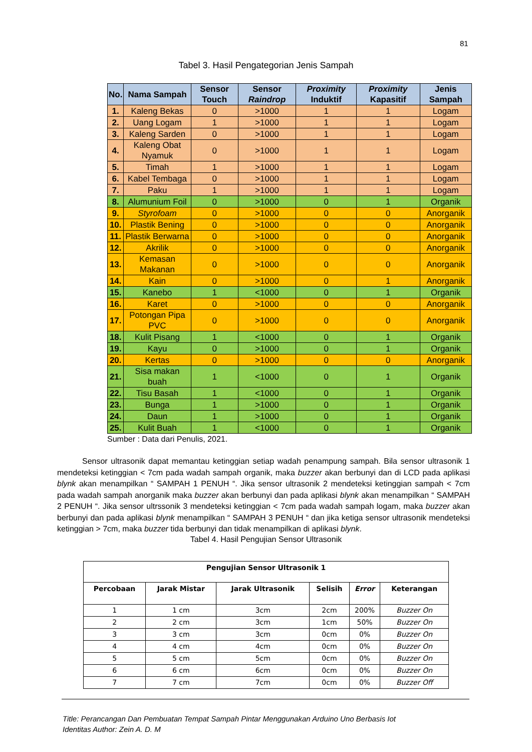81
Tabel 3. Hasil Pengategorian Jenis Sampah
| No. | Nama Sampah | Sensor Touch | Sensor Raindrop | Proximity Induktif | Proximity Kapasitif | Jenis Sampah |
| --- | --- | --- | --- | --- | --- | --- |
| 1. | Kaleng Bekas | 0 | >1000 | 1 | 1 | Logam |
| 2. | Uang Logam | 1 | >1000 | 1 | 1 | Logam |
| 3. | Kaleng Sarden | 0 | >1000 | 1 | 1 | Logam |
| 4. | Kaleng Obat Nyamuk | 0 | >1000 | 1 | 1 | Logam |
| 5. | Timah | 1 | >1000 | 1 | 1 | Logam |
| 6. | Kabel Tembaga | 0 | >1000 | 1 | 1 | Logam |
| 7. | Paku | 1 | >1000 | 1 | 1 | Logam |
| 8. | Alumunium Foil | 0 | >1000 | 0 | 1 | Organik |
| 9. | Styrofoam | 0 | >1000 | 0 | 0 | Anorganik |
| 10. | Plastik Bening | 0 | >1000 | 0 | 0 | Anorganik |
| 11. | Plastik Berwarna | 0 | >1000 | 0 | 0 | Anorganik |
| 12. | Akrilik | 0 | >1000 | 0 | 0 | Anorganik |
| 13. | Kemasan Makanan | 0 | >1000 | 0 | 0 | Anorganik |
| 14. | Kain | 0 | >1000 | 0 | 1 | Anorganik |
| 15. | Kanebo | 1 | <1000 | 0 | 1 | Organik |
| 16. | Karet | 0 | >1000 | 0 | 0 | Anorganik |
| 17. | Potongan Pipa PVC | 0 | >1000 | 0 | 0 | Anorganik |
| 18. | Kulit Pisang | 1 | <1000 | 0 | 1 | Organik |
| 19. | Kayu | 0 | >1000 | 0 | 1 | Organik |
| 20. | Kertas | 0 | >1000 | 0 | 0 | Anorganik |
| 21. | Sisa makan buah | 1 | <1000 | 0 | 1 | Organik |
| 22. | Tisu Basah | 1 | <1000 | 0 | 1 | Organik |
| 23. | Bunga | 1 | >1000 | 0 | 1 | Organik |
| 24. | Daun | 1 | >1000 | 0 | 1 | Organik |
| 25. | Kulit Buah | 1 | <1000 | 0 | 1 | Organik |
Sumber : Data dari Penulis, 2021.
Sensor ultrasonik dapat memantau ketinggian setiap wadah penampung sampah. Bila sensor ultrasonik 1 mendeteksi ketinggian < 7cm pada wadah sampah organik, maka buzzer akan berbunyi dan di LCD pada aplikasi blynk akan menampilkan “ SAMPAH 1 PENUH “. Jika sensor ultrasonik 2 mendeteksi ketinggian sampah < 7cm pada wadah sampah anorganik maka buzzer akan berbunyi dan pada aplikasi blynk akan menampilkan “ SAMPAH 2 PENUH “. Jika sensor ultrssonik 3 mendeteksi ketinggian < 7cm pada wadah sampah logam, maka buzzer akan berbunyi dan pada aplikasi blynk menampilkan “ SAMPAH 3 PENUH “ dan jika ketiga sensor ultrasonik mendeteksi ketinggian > 7cm, maka buzzer tida berbunyi dan tidak menampilkan di aplikasi blynk.
Tabel 4. Hasil Pengujian Sensor Ultrasonik
| Pengujian Sensor Ultrasonik 1 | | | | | |
| --- | --- | --- | --- | --- | --- |
| Percobaan | Jarak Mistar | Jarak Ultrasonik | Selisih | Error | Keterangan |
| 1 | 1 cm | 3cm | 2cm | 200% | Buzzer On |
| 2 | 2 cm | 3cm | 1cm | 50% | Buzzer On |
| 3 | 3 cm | 3cm | 0cm | 0% | Buzzer On |
| 4 | 4 cm | 4cm | 0cm | 0% | Buzzer On |
| 5 | 5 cm | 5cm | 0cm | 0% | Buzzer On |
| 6 | 6 cm | 6cm | 0cm | 0% | Buzzer On |
| 7 | 7 cm | 7cm | 0cm | 0% | Buzzer Off |
Title: Perancangan Dan Pembuatan Tempat Sampah Pintar Menggunakan Arduino Uno Berbasis Iot
Identitas Author: Zein A. D. M